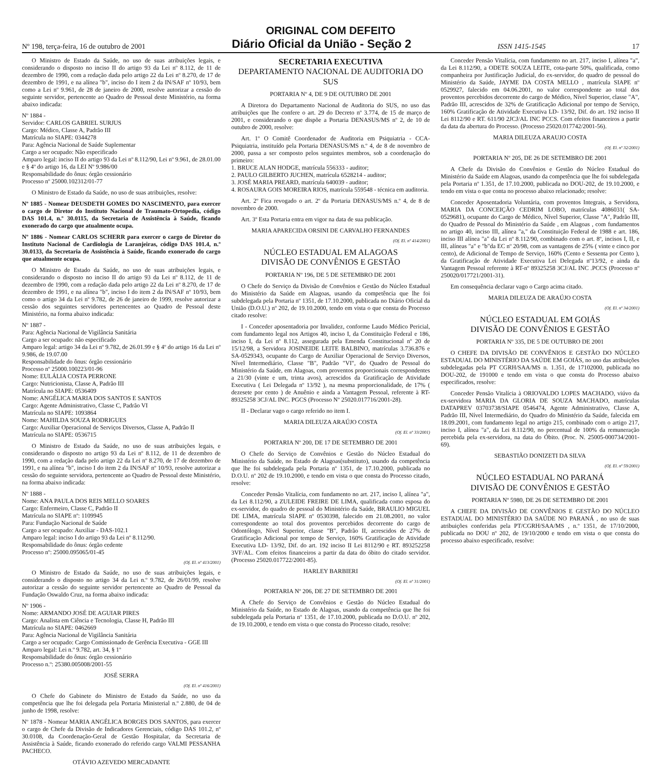ORIGINAL COM DEFEITO
Nº 198, terça-feira, 16 de outubro de 2001 Diário Oficial da União - Seção 2 ISSN 1415-1545 17
O Ministro de Estado da Saúde, no uso de suas atribuições legais, e considerando o disposto no inciso II do artigo 93 da Lei nº 8.112, de 11 de dezembro de 1990, com a redação dada pelo artigo 22 da Lei nº 8.270, de 17 de dezembro de 1991, e na alínea "b", inciso do I item 2 da IN/SAF nº 10/93, bem como a Lei nº 9.961, de 28 de janeiro de 2000, resolve autorizar a cessão do seguinte servidor, pertencente ao Quadro de Pessoal deste Ministério, na forma abaixo indicada:
Nº 1884 -
Servidor: CARLOS GABRIEL SURJUS
Cargo: Médico, Classe A, Padrão III
Matrícula no SIAPE: 0344278
Para: Agência Nacional de Saúde Suplementar
Cargo a ser ocupado: Não especificado
Amparo legal: inciso II do artigo 93 da Lei nº 8.112/90, Lei nº 9.961, de 28.01.00 e § 4º do artigo 16, da LEI Nº 9.986/00
Responsabilidade do ônus: órgão cessionário
Processo nº 25000.102312/01-77
O Ministro de Estado da Saúde, no uso de suas atribuições, resolve:
Nº 1885 - Nomear DEUSDETH GOMES DO NASCIMENTO, para exercer o cargo de Diretor do Instituto Nacional de Traumato-Ortopedia, código DAS 101.4, n.º 30.0115, da Secretaria de Assistência à Saúde, ficando exonerado do cargo que atualmente ocupa.
Nº 1886 - Nomear CARLOS SCHERR para exercer o cargo de Diretor do Instituto Nacional de Cardiologia de Laranjeiras, código DAS 101.4, n.º 30.0133, da Secretaria de Assistência à Saúde, ficando exonerado do cargo que atualmente ocupa.
O Ministro de Estado da Saúde, no uso de suas atribuições legais, e considerando o disposto no inciso II do artigo 93 da Lei nº 8.112, de 11 de dezembro de 1990, com a redação dada pelo artigo 22 da Lei nº 8.270, de 17 de dezembro de 1991, e na alínea "b", inciso I do item 2 da IN/SAF nº 10/93, bem como o artigo 34 da Lei nº 9.782, de 26 de janeiro de 1999, resolve autorizar a cessão dos seguintes servidores pertencentes ao Quadro de Pessoal deste Ministério, na forma abaixo indicada:
Nº 1887 -
Para: Agência Nacional de Vigilância Sanitária
Cargo a ser ocupado: não especificado
Amparo legal: artigo 34 da Lei nº 9.782, de 26.01.99 e § 4º do artigo 16 da Lei nº 9.986, de 19.07.00
Responsabilidade do ônus: órgão cessionário
Processo nº 25000.100223/01-96
Nome: EULÁLIA COSTA PERRONE
Cargo: Nutricionista, Classe A, Padrão III
Matrícula no SIAPE: 0536409
Nome: ANGÉLICA MARIA DOS SANTOS E SANTOS
Cargo: Agente Administrativo, Classe C, Padrão VI
Matrícula no SIAPE: 1093864
Nome: MAHILDA SOUZA RODRIGUES
Cargo: Auxiliar Operacional de Serviços Diversos, Classe A, Padrão II
Matrícula no SIAPE: 0536715
O Ministro de Estado da Saúde, no uso de suas atribuições legais, e considerando o disposto no artigo 93 da Lei nº 8.112, de 11 de dezembro de 1990, com a redação dada pelo artigo 22 da Lei nº 8.270, de 17 de dezembro de 1991, e na alínea "b", inciso I do item 2 da IN/SAF nº 10/93, resolve autorizar a cessão do seguinte servidora, pertencente ao Quadro de Pessoal deste Ministério, na forma abaixo indicada:
Nº 1888 -
Nome: ANA PAULA DOS REIS MELLO SOARES
Cargo: Enfermeiro, Classe C, Padrão II
Matrícula no SIAPE nº: 1109945
Para: Fundação Nacional de Saúde
Cargo a ser ocupado: Auxiliar - DAS-102.1
Amparo legal: inciso I do artigo 93 da Lei nº 8.112/90.
Responsabilidade do ônus: órgão cedente
Processo nº: 25000.095065/01-45
(Of. El. nº 413/2001)
O Ministro de Estado da Saúde, no uso de suas atribuições legais, e considerando o disposto no artigo 34 da Lei n.º 9.782, de 26/01/99, resolve autorizar a cessão do seguinte servidor pertencente ao Quadro de Pessoal da Fundação Oswaldo Cruz, na forma abaixo indicada:
Nº 1906 -
Nome: ARMANDO JOSÉ DE AGUIAR PIRES
Cargo: Analista em Ciência e Tecnologia, Classe H, Padrão III
Matrícula no SIAPE: 0462669
Para: Agência Nacional de Vigilância Sanitária
Cargo a ser ocupado: Cargo Comissionado de Gerência Executiva - GGE III
Amparo legal: Lei n.º 9.782, art. 34, § 1º
Responsabilidade do ônus: órgão cessionário
Processo n.º: 25380.005008/2001-55
JOSÉ SERRA
(Of. El. nº 416/2001)
O Chefe do Gabinete do Ministro de Estado da Saúde, no uso da competência que lhe foi delegada pela Portaria Ministerial n.º 2.880, de 04 de junho de 1998, resolve:
Nº 1878 - Nomear MARIA ANGÉLICA BORGES DOS SANTOS, para exercer o cargo de Chefe da Divisão de Indicadores Gerenciais, código DAS 101.2, nº 30.0108, da Coordenação-Geral de Gestão Hospitalar, da Secretaria de Assistência à Saúde, ficando exonerado do referido cargo VALMI PESSANHA PACHECO.
OTÁVIO AZEVEDO MERCADANTE
SECRETARIA EXECUTIVA
DEPARTAMENTO NACIONAL DE AUDITORIA DO SUS
PORTARIA Nº 4, DE 9 DE OUTUBRO DE 2001
A Diretora do Departamento Nacional de Auditoria do SUS, no uso das atribuições que lhe confere o art. 29 do Decreto nº 3.774, de 15 de março de 2001, e considerando o que dispõe a Portaria DENASUS/MS nº 2, de 10 de outubro de 2000, resolve:
Art. 1º O Comitê Coordenador de Auditoria em Psiquiatria - CCA-Psiquiatria, instituído pela Portaria DENASUS/MS n.º 4, de 8 de novembro de 2000, passa a ser composto pelos seguintes membros, sob a coordenação do primeiro:
1. BRUCE ALAN HODGE, matrícula 556333 - auditor;
2. PAULO GILBERTO JUCHEN, matrícula 6528214 - auditor;
3. JOSÉ MARIA PREARD, matrícula 640039 - auditor;
4. ROSAURA GOIS MOREIRA RIOS, matrícula 559548 - técnica em auditoria.
Art. 2º Fica revogado o art. 2º da Portaria DENASUS/MS n.º 4, de 8 de novembro de 2000.
Art. 3º Esta Portaria entra em vigor na data de sua publicação.
MARIA APARECIDA ORSINI DE CARVALHO FERNANDES
(Of. El. nº 414/2001)
NÚCLEO ESTADUAL EM ALAGOAS
DIVISÃO DE CONVÊNIOS E GESTÃO
PORTARIA Nº 196, DE 5 DE SETEMBRO DE 2001
O Chefe do Serviço da Divisão de Convênios e Gestão do Núcleo Estadual do Ministério da Saúde em Alagoas, usando da competência que lhe foi subdelegada pela Portaria nº 1351, de 17.10.2000, publicada no Diário Oficial da União (D.O.U.) nº 202, de 19.10.2000, tendo em vista o que consta do Processo citado resolve:
I - Conceder aposentadoria por Invalidez, conforme Laudo Médico Pericial, com fundamento legal nos Artigos 40, inciso I, da Constituição Federal e 186, inciso I, da Lei nº 8.112, assegurada pela Emenda Constitucional nº 20 de 15/12/98, a Servidora JOSINEIDE LEITE BALBINO, matrículas 3.736.876 e SA-0529343, ocupante do Cargo de Auxiliar Operacional de Serviço Diversos, Nível Intermediário, Classe "B", Padrão "VI", do Quadro de Pessoal do Ministério da Saúde, em Alagoas, com proventos proporcionais correspondentes a 21/30 (vinte e um, trinta avos), acrescidos da Gratificação de Atividade Executiva ( Lei Delegada nº 13/92 ), na mesma proporcionalidade, de 17% ( dezesete por cento ) de Anuênio e ainda a Vantagem Pessoal, referente à RT- 89325258 3CJ/AL INC. PGCS (Processo Nº 25020.017716/2001-28).
II - Declarar vago o cargo referido no item I.
MARIA DILEUZA ARAÚJO COSTA
(Of. El. nº 33/2001)
PORTARIA Nº 200, DE 17 DE SETEMBRO DE 2001
O Chefe do Serviço de Convênios e Gestão do Núcleo Estadual do Ministério da Saúde, no Estado de Alagoas(substituto), usando da competência que lhe foi subdelegada pela Portaria nº 1351, de 17.10.2000, publicada no D.O.U. nº 202 de 19.10.2000, e tendo em vista o que consta do Processo citado, resolve:
Conceder Pensão Vitalícia, com fundamento no art. 217, inciso I, alínea "a", da Lei 8.112/90, a ZULEIDE FREIRE DE LIMA, qualificada como esposa do ex-servidor, do quadro de pessoal do Ministério da Saúde, BRAULIO MIGUEL DE LIMA, matrícula SIAPE nº 0530398, falecido em 21.08.2001, no valor correspondente ao total dos proventos percebidos decorrente do cargo de Odontólogo, Nível Superior, classe "B", Padrão II, acrescidos de 27% de Gratificação Adicional por tempo de Serviço, 160% Gratificação de Atividade Executiva LD- 13/92, Dif. do art. 192 inciso II Lei 8112/90 e RT. 893252258 3VF/AL. Com efeitos financeiros a partir da data do óbito do citado servidor. (Processo 25020.017722/2001-85).
HARLEY BARBIERI
(Of. El. nº 31/2001)
PORTARIA Nº 206, DE 27 DE SETEMBRO DE 2001
A Chefe do Serviço de Convênios e Gestão do Núcleo Estadual do Ministério da Saúde, no Estado de Alagoas, usando da competência que lhe foi subdelegada pela Portaria nº 1351, de 17.10.2000, publicada no D.O.U. nº 202, de 19.10.2000, e tendo em vista o que consta do Processo citado, resolve:
Conceder Pensão Vitalícia, com fundamento no art. 217, inciso I, alínea "a", da Lei 8.112/90, a ODETE SOUZA LEITE, cota-parte 50%, qualificada, como companheira por Justificação Judicial, do ex-servidor, do quadro de pessoal do Ministério da Saúde, JAYME DA COSTA MELLO , matrícula SIAPE nº 0529927, falecido em 04.06.2001, no valor correspondente ao total dos proventos percebidos decorrente do cargo de Médico, Nível Superior, classe "A", Padrão III, acrescidos de 32% de Gratificação Adicional por tempo de Serviço, 160% Gratificação de Atividade Executiva LD- 13/92, Dif. do art. 192 inciso II Lei 8112/90 e RT. 611/90 2JCJ/AL INC PCCS. Com efeitos financeiros a partir da data da abertura do Processo. (Processo 25020.017742/2001-56).
MARIA DILEUZA ARAUJO COSTA
(Of. El. nº 32/2001)
PORTARIA Nº 205, DE 26 DE SETEMBRO DE 2001
A Chefe da Divisão do Convênios e Gestão do Núcleo Estadual do Ministério da Saúde em Alagoas, usando da competência que lhe foi subdelegada pela Portaria nº 1.351, de 17.10.2000, publicada no DOU-202, de 19.10.2000, e tendo em vista o que conta no processo abaixo relacionado; resolve:
Conceder Aposentadoria Voluntária, com proventos Integrais, a Servidora, MARIA DA CONCEIÇÃO CEDRIM LOBO, matrículas 4086031( SA-0529681), ocupante do Cargo de Médico, Nível Superior, Classe "A", Padrão III, do Quadro de Pessoal do Ministério da Saúde , em Alagoas , com fundamentos no artigo 40, inciso III, alínea "a," da Constituição Federal de 1988 e art. 186, inciso III alínea "a" da Lei nº 8.112/90, combinado com o art. 8º, incisos I, II, e III, alíneas "a" e "b"da EC nº 20/98, com as vantagens de 25% ( vinte e cinco por cento), de Adicional de Tempo de Serviço, 160% (Cento e Sessenta por Cento ), da Gratificação de Atividade Executiva Lei Delegada nº13/92, e ainda da Vantagem Pessoal referente à RT-nº 89325258 3CJ/AL INC .PCCS (Processo nº 250020/017721/2001-31).
Em consequência declarar vago o Cargo acima citado.
MARIA DILEUZA DE ARAÚJO COSTA
(Of. El. nº 34/2001)
NÚCLEO ESTADUAL EM GOIÁS
DIVISÃO DE CONVÊNIOS E GESTÃO
PORTARIA Nº 335, DE 5 DE OUTUBRO DE 2001
O CHEFE DA DIVISÃO DE CONVÊNIOS E GESTÃO DO NÚCLEO ESTADUAL DO MINISTÉRIO DA SAÚDE EM GOIÁS, no uso das atribuições subdelegadas pela PT CGRH/SAA/MS n. 1.351, de 17102000, publicada no DOU-202, de 191000 e tendo em vista o que consta do Processo abaixo especificados, resolve:
Conceder Pensão Vitalícia à ORIOVALDO LOPES MACHADO, viúvo da ex-servidora MARIA DA GLORIA DE SOUZA MACHADO, matrículas DATAPREV 03703738/SIAPE 0546474, Agente Administrativo, Classe A, Padrão III, Nível Intermediário, do Quadro do Ministério da Saúde, falecida em 18.09.2001, com fundamento legal no artigo 215, combinado com o artigo 217, inciso I, alínea "a", da Lei 8.112/90, no percentual de 100% da remuneração percebida pela ex-servidora, na data do Óbito. (Proc. N. 25005-000734/2001-69).
SEBASTIÃO DONIZETI DA SILVA
(Of. El. nº 59/2001)
NÚCLEO ESTADUAL NO PARANÁ
DIVISÃO DE CONVÊNIOS E GESTÃO
PORTARIA Nº 5980, DE 26 DE SETEMBRO DE 2001
A CHEFE DA DIVISÃO DE CONVÊNIOS E GESTÃO DO NÚCLEO ESTADUAL DO MINISTÉRIO DA SAÚDE NO PARANÁ , no uso de suas atribuições conferidas pela PT/CGRH/SAA/MS , n.º 1351, de 17/10/2000, publicada no DOU nº 202, de 19/10/2000 e tendo em vista o que consta do processo abaixo especificado, resolve: